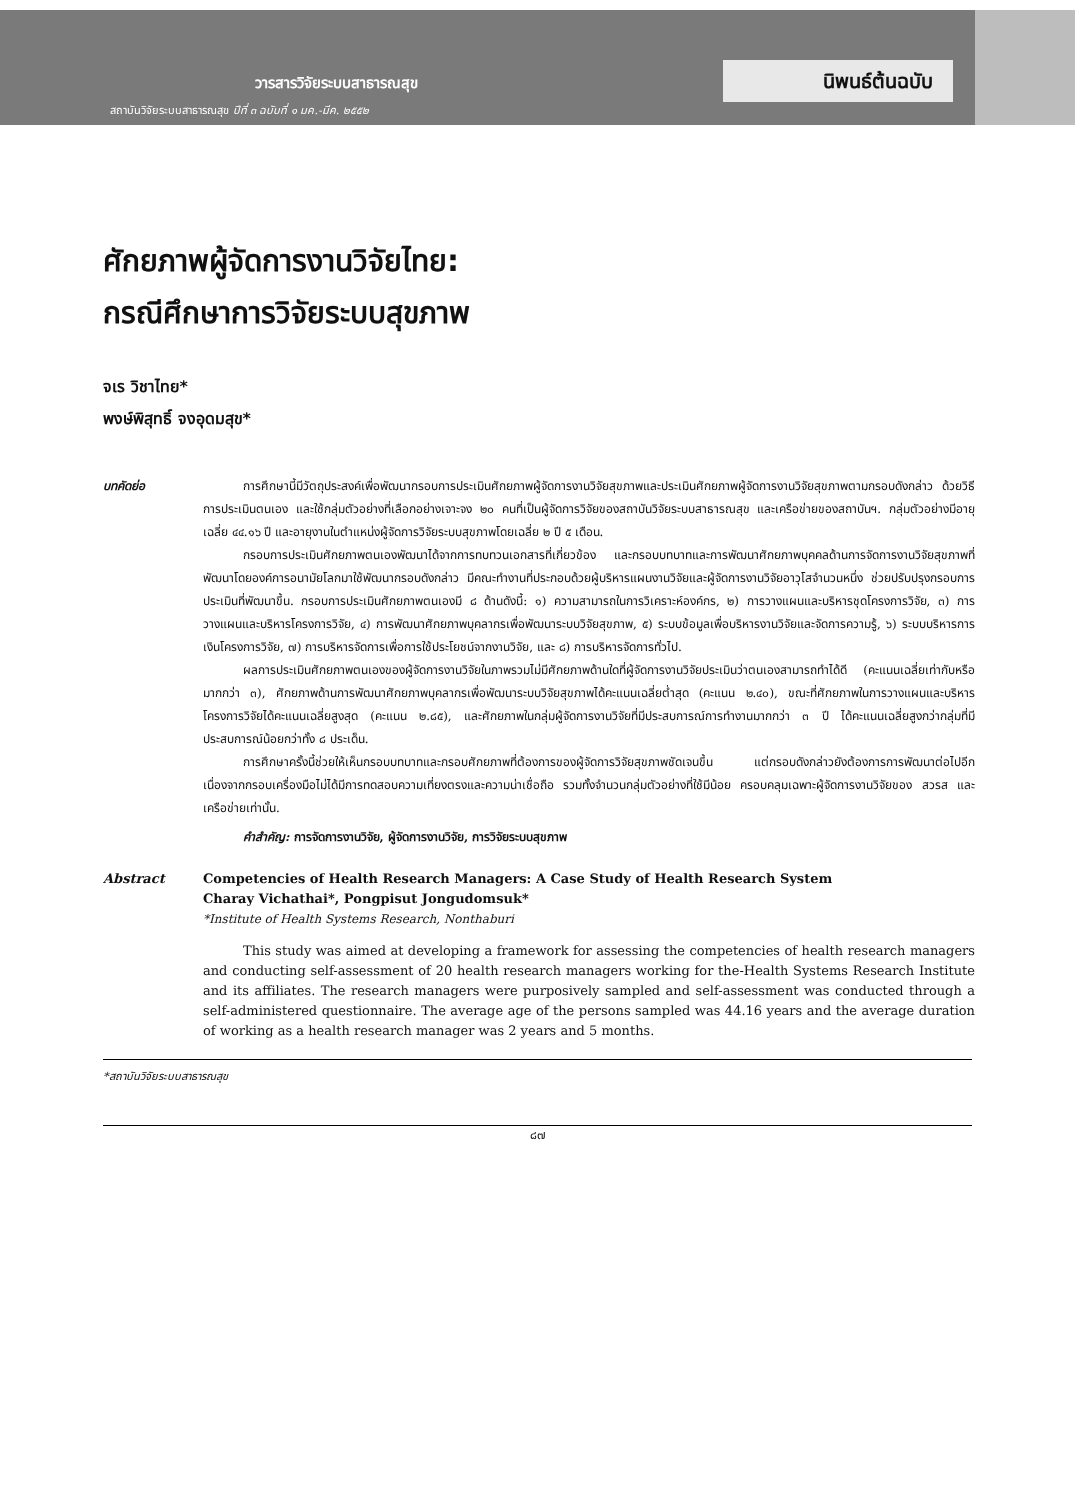วารสารวิจัยระบบสาธารณสุข
สถาบันวิจัยระบบสาธารณสุข ปีที่ ๓ ฉบับที่ ๑ มค.-มีค. ๒๕๕๒
นิพนธ์ต้นฉบับ
ศักยภาพผู้จัดการงานวิจัยไทย:
กรณีศึกษาการวิจัยระบบสุขภาพ
จเร วิชาไทย*
พงษ์พิสุทธิ์ จงอุดมสุข*
บทคัดย่อ การศึกษานี้มีวัตถุประสงค์เพื่อพัฒนากรอบการประเมินศักยภาพผู้จัดการงานวิจัยสุขภาพและประเมินศักยภาพผู้จัดการงานวิจัยสุขภาพตามกรอบดังกล่าว ด้วยวิธีการประเมินตนเอง และใช้กลุ่มตัวอย่างที่เลือกอย่างเจาะจง ๒๐ คนที่เป็นผู้จัดการวิจัยของสถาบันวิจัยระบบสาธารณสุข และเครือข่ายของสถาบันฯ. กลุ่มตัวอย่างมีอายุเฉลี่ย ๔๔.๑๖ ปี และอายุงานในตำแหน่งผู้จัดการวิจัยระบบสุขภาพโดยเฉลี่ย ๒ ปี ๕ เดือน.
กรอบการประเมินศักยภาพตนเองพัฒนาได้จากการทบทวนเอกสารที่เกี่ยวข้อง และกรอบบทบาทและการพัฒนาศักยภาพบุคคลด้านการจัดการงานวิจัยสุขภาพที่พัฒนาโดยองค์การอนามัยโลกมาใช้พัฒนากรอบดังกล่าว มีคณะทำงานที่ประกอบด้วยผู้บริหารแผนงานวิจัยและผู้จัดการงานวิจัยอาวุโสจำนวนหนึ่ง ช่วยปรับปรุงกรอบการประเมินที่พัฒนาขึ้น. กรอบการประเมินศักยภาพตนเองมี ๘ ด้านดังนี้: ๑) ความสามารถในการวิเคราะห์องค์กร, ๒) การวางแผนและบริหารชุดโครงการวิจัย, ๓) การวางแผนและบริหารโครงการวิจัย, ๔) การพัฒนาศักยภาพบุคลากรเพื่อพัฒนาระบบวิจัยสุขภาพ, ๕) ระบบข้อมูลเพื่อบริหารงานวิจัยและจัดการความรู้, ๖) ระบบบริหารการเงินโครงการวิจัย, ๗) การบริหารจัดการเพื่อการใช้ประโยชน์จากงานวิจัย, และ ๘) การบริหารจัดการทั่วไป.
ผลการประเมินศักยภาพตนเองของผู้จัดการงานวิจัยในภาพรวมไม่มีศักยภาพด้านใดที่ผู้จัดการงานวิจัยประเมินว่าตนเองสามารถทำได้ดี (คะแนนเฉลี่ยเท่ากับหรือมากกว่า ๓), ศักยภาพด้านการพัฒนาศักยภาพบุคลากรเพื่อพัฒนาระบบวิจัยสุขภาพได้คะแนนเฉลี่ยต่ำสุด (คะแนน ๒.๔๐), ขณะที่ศักยภาพในการวางแผนและบริหารโครงการวิจัยได้คะแนนเฉลี่ยสูงสุด (คะแนน ๒.๘๕), และศักยภาพในกลุ่มผู้จัดการงานวิจัยที่มีประสบการณ์การทำงานมากกว่า ๓ ปี ได้คะแนนเฉลี่ยสูงกว่ากลุ่มที่มีประสบการณ์น้อยกว่าทั้ง ๘ ประเด็น.
การศึกษาครั้งนี้ช่วยให้เห็นกรอบบทบาทและกรอบศักยภาพที่ต้องการของผู้จัดการวิจัยสุขภาพชัดเจนขึ้น แต่กรอบดังกล่าวยังต้องการการพัฒนาต่อไปอีก เนื่องจากกรอบเครื่องมือไม่ได้มีการทดสอบความเที่ยงตรงและความน่าเชื่อถือ รวมทั้งจำนวนกลุ่มตัวอย่างที่ใช้มีน้อย ครอบคลุมเฉพาะผู้จัดการงานวิจัยของ สวรส และเครือข่ายเท่านั้น.
คำสำคัญ: การจัดการงานวิจัย, ผู้จัดการงานวิจัย, การวิจัยระบบสุขภาพ
Abstract Competencies of Health Research Managers: A Case Study of Health Research System
Charay Vichathai*, Pongpisut Jongudomsuk*
*Institute of Health Systems Research, Nonthaburi
This study was aimed at developing a framework for assessing the competencies of health research managers and conducting self-assessment of 20 health research managers working for the-Health Systems Research Institute and its affiliates. The research managers were purposively sampled and self-assessment was conducted through a self-administered questionnaire. The average age of the persons sampled was 44.16 years and the average duration of working as a health research manager was 2 years and 5 months.
*สถาบันวิจัยระบบสาธารณสุข
๘๗